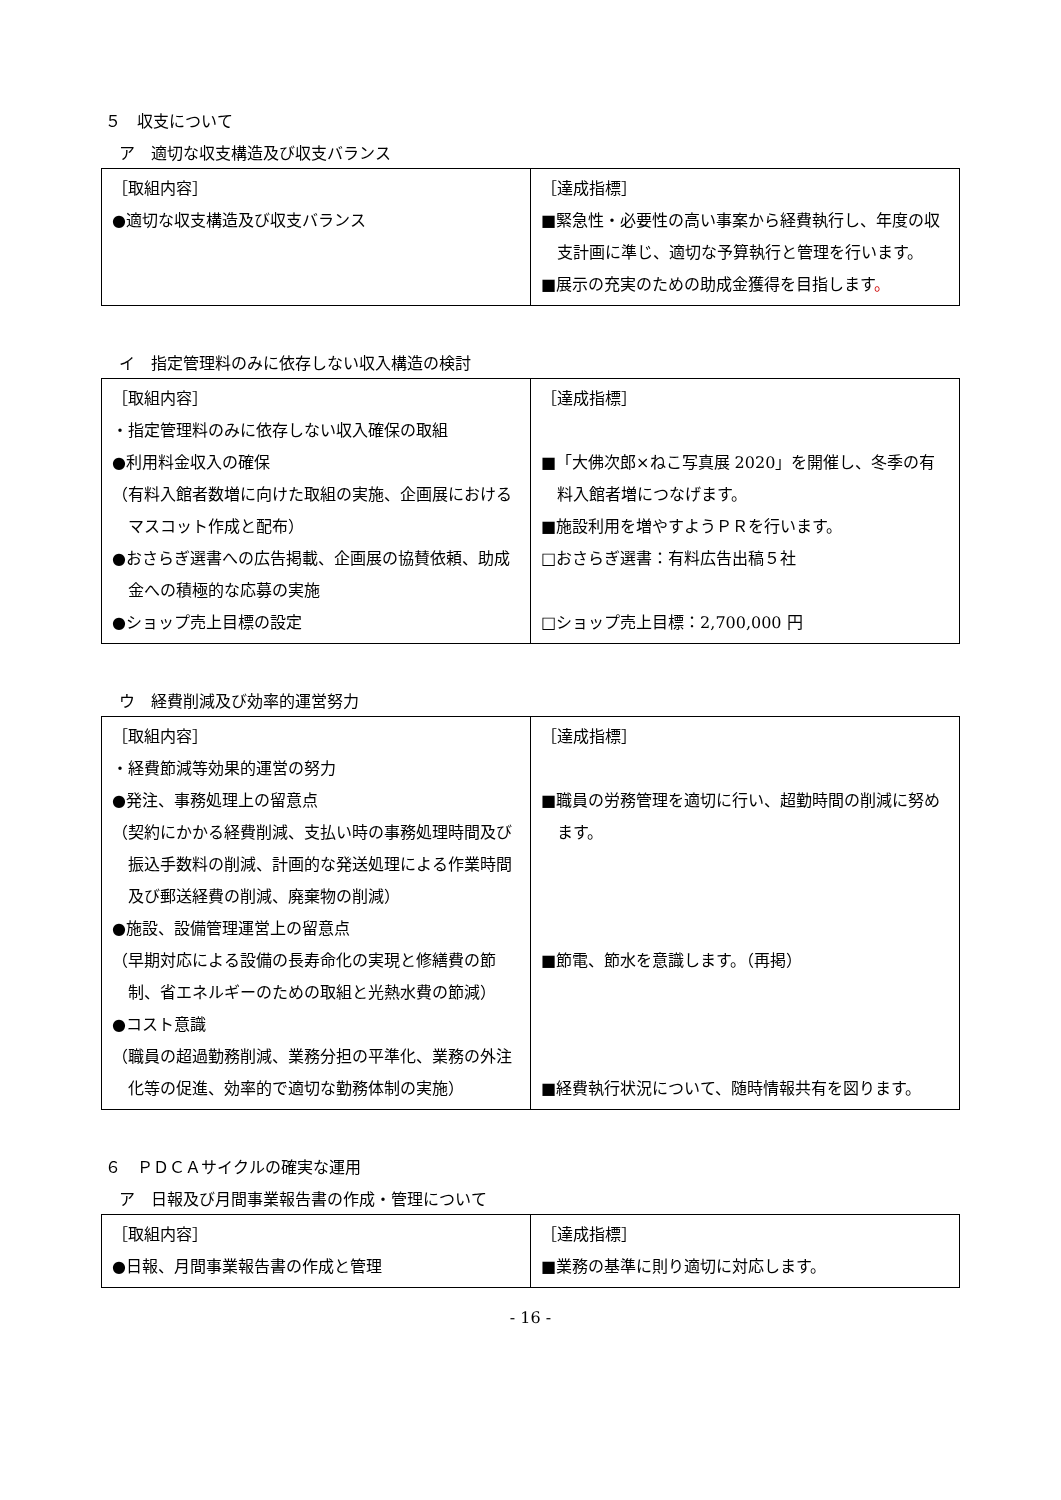５　収支について
ア　適切な収支構造及び収支バランス
| ［取組内容］ ●適切な収支構造及び収支バランス | ［達成指標］ ■緊急性・必要性の高い事案から経費執行し、年度の収支計画に準じ、適切な予算執行と管理を行います。 ■展示の充実のための助成金獲得を目指します 。 |
イ　指定管理料のみに依存しない収入構造の検討
| ［取組内容］ ・指定管理料のみに依存しない収入確保の取組 ●利用料金収入の確保 （有料入館者数増に向けた取組の実施、企画展におけるマスコット作成と配布） ●おさらぎ選書への広告掲載、企画展の協賛依頼、助成金への積極的な応募の実施 ●ショップ売上目標の設定 | ［達成指標］ ■「大佛次郎×ねこ写真展 2020」を開催し、冬季の有料入館者増につなげます。 ■施設利用を増やすようＰＲを行います。 □おさらぎ選書：有料広告出稿５社 □ショップ売上目標：2,700,000 円 |
ウ　経費削減及び効率的運営努力
| ［取組内容］ ・経費節減等効果的運営の努力 ●発注、事務処理上の留意点 （契約にかかる経費削減、支払い時の事務処理時間及び振込手数料の削減、計画的な発送処理による作業時間及び郵送経費の削減、廃棄物の削減） ●施設、設備管理運営上の留意点 （早期対応による設備の長寿命化の実現と修繕費の節制、省エネルギーのための取組と光熱水費の節減） ●コスト意識 （職員の超過勤務削減、業務分担の平準化、業務の外注化等の促進、効率的で適切な勤務体制の実施） | ［達成指標］ ■職員の労務管理を適切に行い、超勤時間の削減に努めます。 ■節電、節水を意識します。（再掲） ■経費執行状況について、随時情報共有を図ります。 |
６　ＰＤＣＡサイクルの確実な運用
ア　日報及び月間事業報告書の作成・管理について
| ［取組内容］ ●日報、月間事業報告書の作成と管理 | ［達成指標］ ■業務の基準に則り適切に対応します。 |
- 16 -